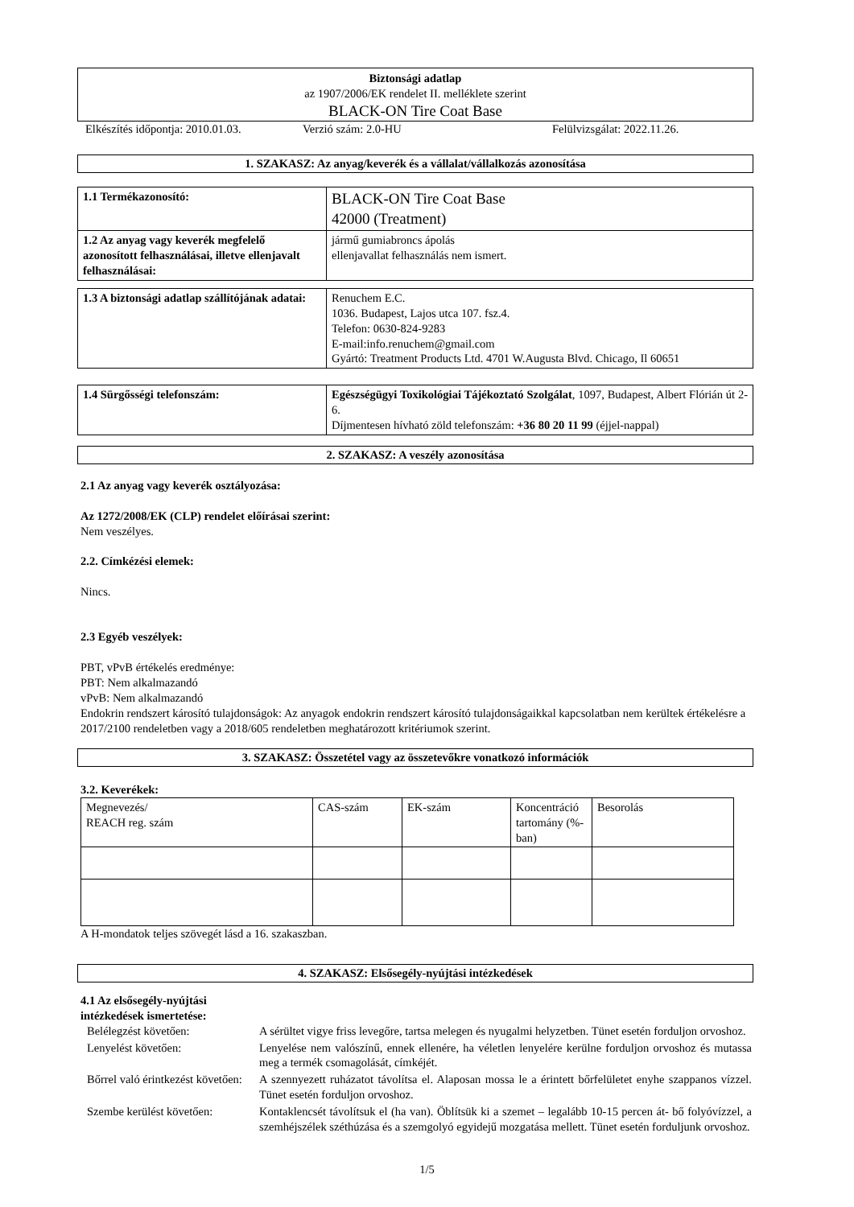Biztonsági adatlap
az 1907/2006/EK rendelet II. melléklete szerint
BLACK-ON Tire Coat Base
Elkészítés időpontja: 2010.01.03. Verzió szám: 2.0-HU Felülvizsgálat: 2022.11.26.
1. SZAKASZ: Az anyag/keverék és a vállalat/vállalkozás azonosítása
| 1.1 Termékazonosító: | BLACK-ON Tire Coat Base 42000 (Treatment) |
| 1.2 Az anyag vagy keverék megfelelő azonosított felhasználásai, illetve ellenjavalt felhasználásai: | jármű gumiabroncs ápolás ellenjavallat felhasználás nem ismert. |
| 1.3 A biztonsági adatlap szállítójának adatai: | Renuchem E.C. 1036. Budapest, Lajos utca 107. fsz.4. Telefon: 0630-824-9283 E-mail:info.renuchem@gmail.com Gyártó: Treatment Products Ltd. 4701 W.Augusta Blvd. Chicago, Il 60651 |
| 1.4 Sürgősségi telefonszám: | Egészségügyi Toxikológiai Tájékoztató Szolgálat , 1097, Budapest, Albert Flórián út 2-6. Díjmentesen hívható zöld telefonszám: +36 80 20 11 99 (éjjel-nappal) |
2. SZAKASZ: A veszély azonosítása
2.1 Az anyag vagy keverék osztályozása:
Az 1272/2008/EK (CLP) rendelet előírásai szerint:
Nem veszélyes.
2.2. Címkézési elemek:
Nincs.
2.3 Egyéb veszélyek:
PBT, vPvB értékelés eredménye:
PBT: Nem alkalmazandó
vPvB: Nem alkalmazandó
Endokrin rendszert károsító tulajdonságok: Az anyagok endokrin rendszert károsító tulajdonságaikkal kapcsolatban nem kerültek értékelésre a 2017/2100 rendeletben vagy a 2018/605 rendeletben meghatározott kritériumok szerint.
3. SZAKASZ: Összetétel vagy az összetevőkre vonatkozó információk
3.2. Keverékek:
| Megnevezés/ REACH reg. szám | CAS-szám | EK-szám | Koncentráció tartomány (%-ban) | Besorolás |
A H-mondatok teljes szövegét lásd a 16. szakaszban.
4. SZAKASZ: Elsősegély-nyújtási intézkedések
4.1 Az elsősegély-nyújtási
intézkedések ismertetése:
| Belélegzést követően: | A sérültet vigye friss levegőre, tartsa melegen és nyugalmi helyzetben. Tünet esetén forduljon orvoshoz. |
| Lenyelést követően: | Lenyelése nem valószínű, ennek ellenére, ha véletlen lenyelére kerülne forduljon orvoshoz és mutassa meg a termék csomagolását, címkéjét. |
| Bőrrel való érintkezést követően: | A szennyezett ruházatot távolítsa el. Alaposan mossa le a érintett bőrfelületet enyhe szappanos vízzel. Tünet esetén forduljon orvoshoz. |
| Szembe kerülést követően: | Kontaklencsét távolítsuk el (ha van). Öblítsük ki a szemet – legalább 10-15 percen át- bő folyóvízzel, a szemhéjszélek széthúzása és a szemgolyó egyidejű mozgatása mellett. Tünet esetén forduljunk orvoshoz. |
1/5